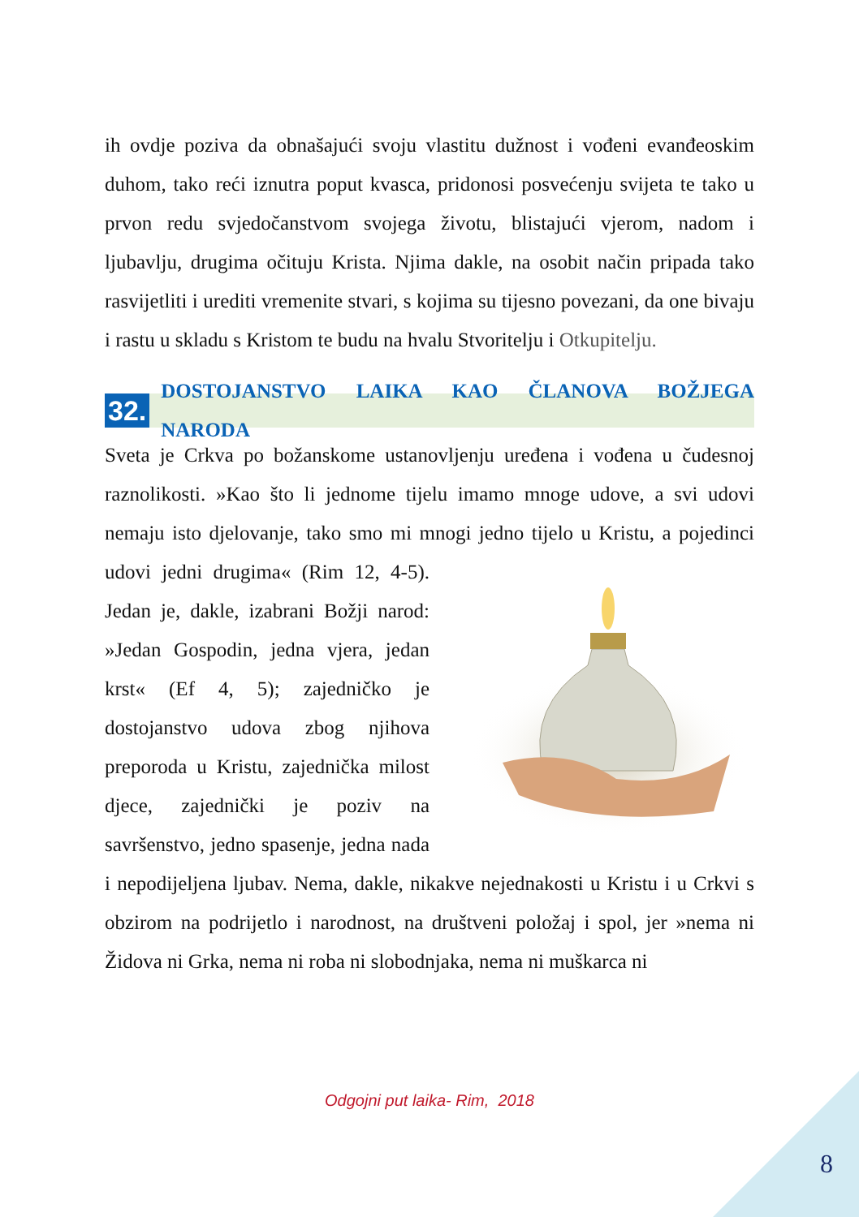ih ovdje poziva da obnašajući svoju vlastitu dužnost i vođeni evanđeoskim duhom, tako reći iznutra poput kvasca, pridonosi posvećenju svijeta te tako u prvon redu svjedočanstvom svojega životu, blistajući vjerom, nadom i ljubavlju, drugima očituju Krista. Njima dakle, na osobit način pripada tako rasvijetliti i urediti vremenite stvari, s kojima su tijesno povezani, da one bivaju i rastu u skladu s Kristom te budu na hvalu Stvoritelju i Otkupitelju.
32. DOSTOJANSTVO LAIKA KAO ČLANOVA BOŽJEGA NARODA
Sveta je Crkva po božanskome ustanovljenju uređena i vođena u čudesnoj raznolikosti. »Kao što li jednome tijelu imamo mnoge udove, a svi udovi nemaju isto djelovanje, tako smo mi mnogi jedno tijelo u Kristu, a pojedinci udovi jedni drugima« (Rim 12, 4-5). Jedan je, dakle, izabrani Božji narod: »Jedan Gospodin, jedna vjera, jedan krst« (Ef 4, 5); zajedničko je dostojanstvo udova zbog njihova preporoda u Kristu, zajednička milost djece, zajednički je poziv na savršenstvo, jedno spasenje, jedna nada i nepodijeljena ljubav. Nema, dakle, nikakve nejednakosti u Kristu i u Crkvi s obzirom na podrijetlo i narodnost, na društveni položaj i spol, jer »nema ni Židova ni Grka, nema ni roba ni slobodnjaka, nema ni muškarca ni
Odgojni put laika- Rim, 2018
8